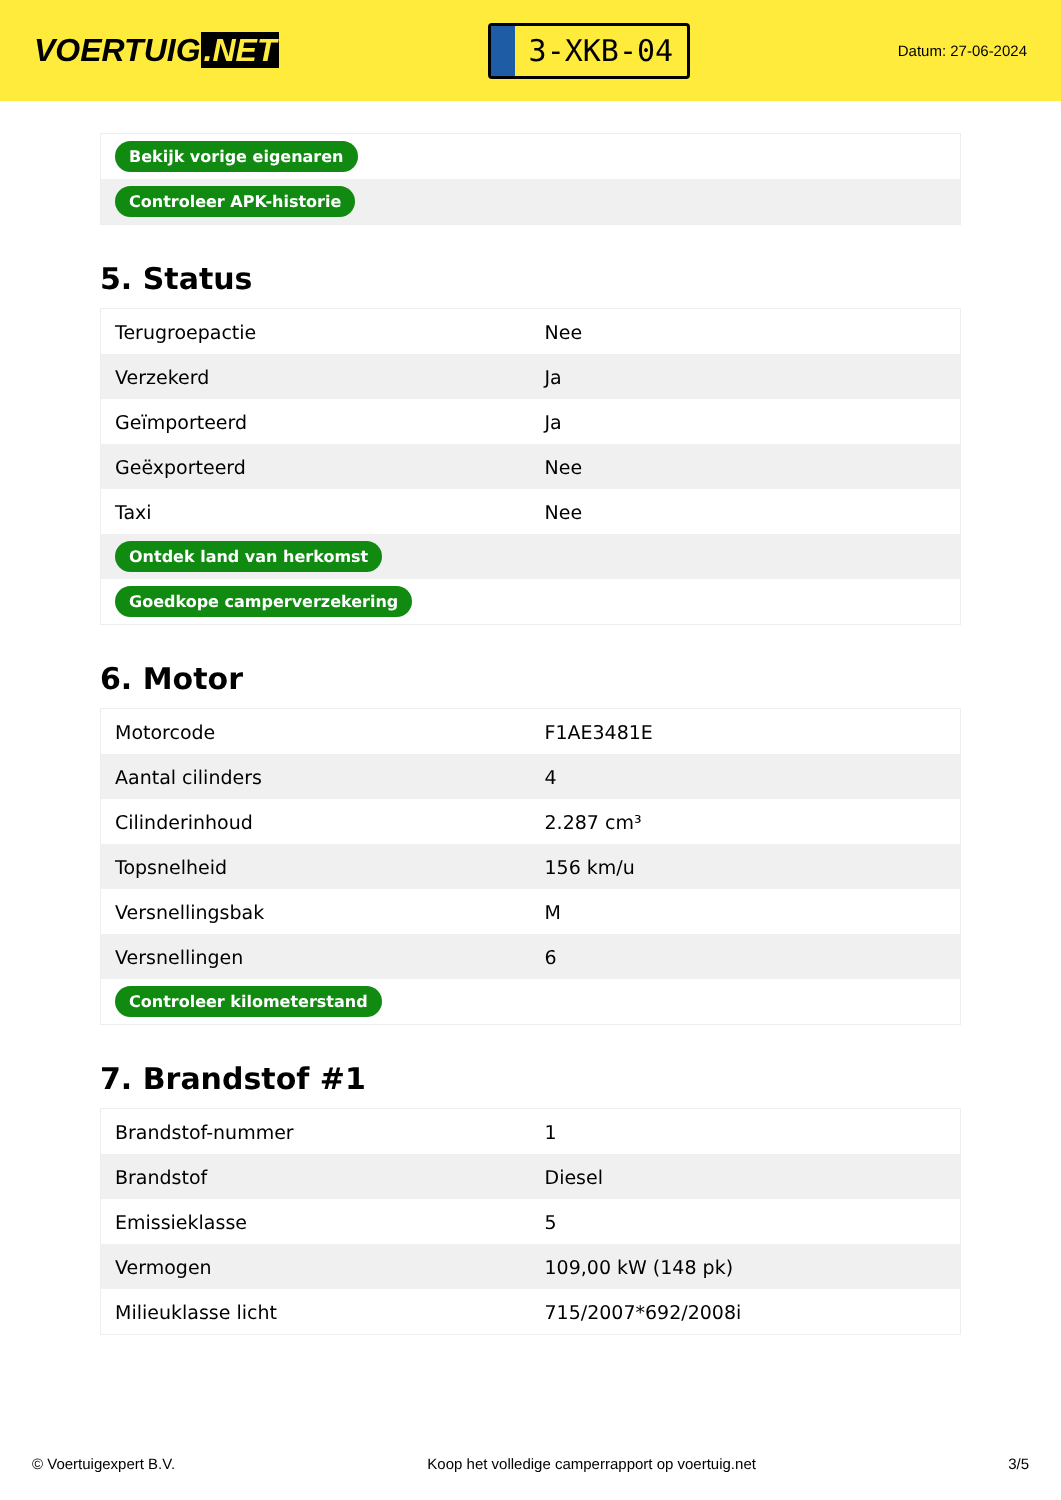VOERTUIG.NET
3-XKB-04
Datum: 27-06-2024
| Bekijk vorige eigenaren |
| Controleer APK-historie |
5. Status
| Terugroepactie | Nee |
| Verzekerd | Ja |
| Geïmporteerd | Ja |
| Geëxporteerd | Nee |
| Taxi | Nee |
| Ontdek land van herkomst | |
| Goedkope camperverzekering | |
6. Motor
| Motorcode | F1AE3481E |
| Aantal cilinders | 4 |
| Cilinderinhoud | 2.287 cm³ |
| Topsnelheid | 156 km/u |
| Versnellingsbak | M |
| Versnellingen | 6 |
| Controleer kilometerstand | |
7. Brandstof #1
| Brandstof-nummer | 1 |
| Brandstof | Diesel |
| Emissieklasse | 5 |
| Vermogen | 109,00 kW (148 pk) |
| Milieuklasse licht | 715/2007*692/2008i |
© Voertuigexpert B.V. Koop het volledige camperrapport op voertuig.net 3/5